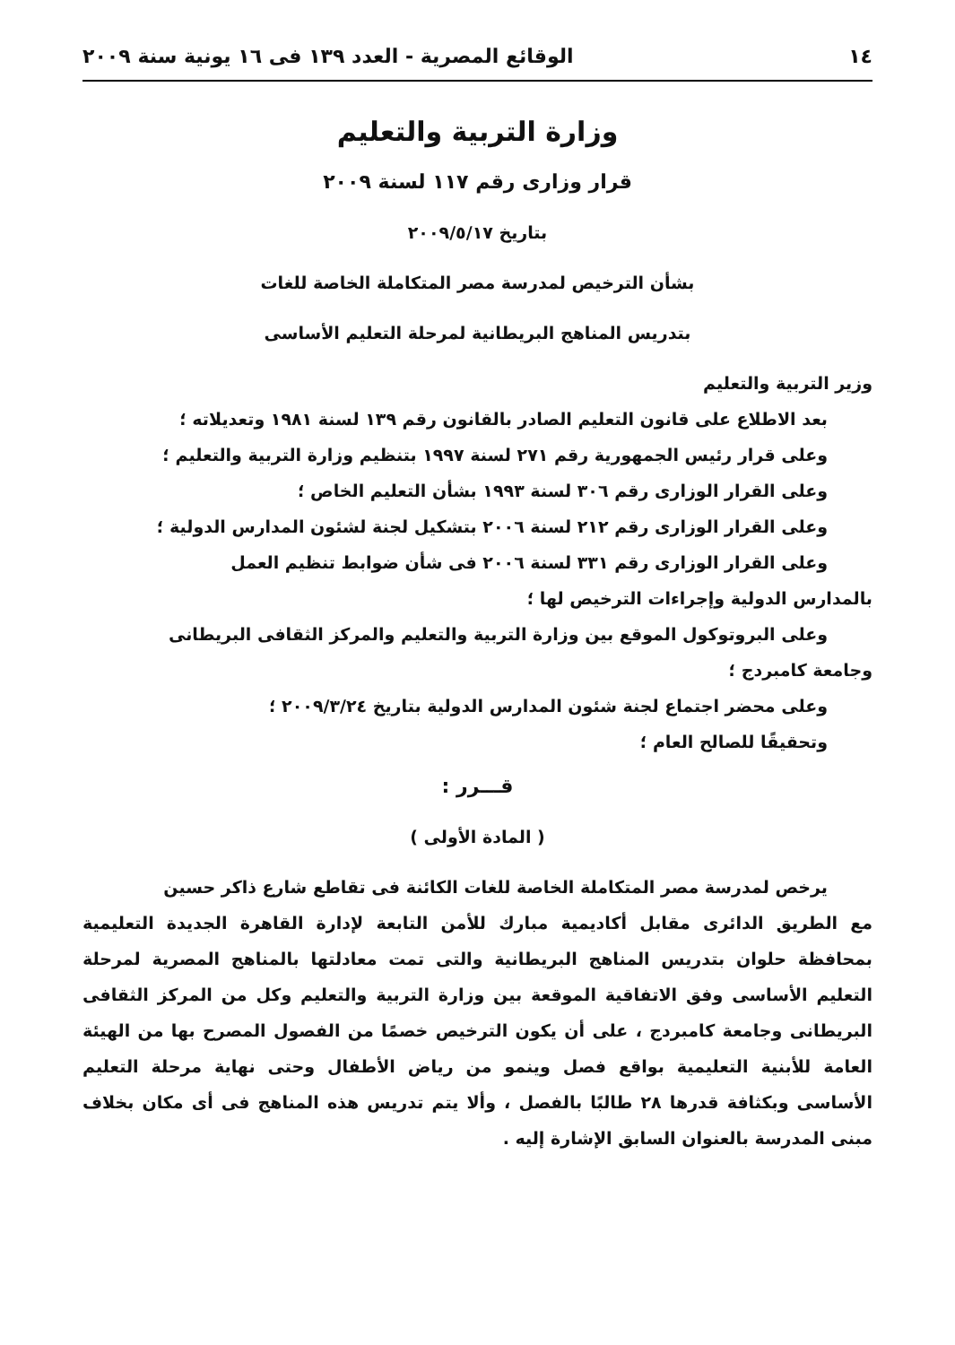١٤ الوقائع المصرية - العدد ١٣٩ فى ١٦ يونية سنة ٢٠٠٩
وزارة التربية والتعليم
قرار وزارى رقم ١١٧ لسنة ٢٠٠٩
بتاريخ ٢٠٠٩/٥/١٧
بشأن الترخيص لمدرسة مصر المتكاملة الخاصة للغات
بتدريس المناهج البريطانية لمرحلة التعليم الأساسى
وزير التربية والتعليم
بعد الاطلاع على قانون التعليم الصادر بالقانون رقم ١٣٩ لسنة ١٩٨١ وتعديلاته ؛
وعلى قرار رئيس الجمهورية رقم ٢٧١ لسنة ١٩٩٧ بتنظيم وزارة التربية والتعليم ؛
وعلى القرار الوزارى رقم ٣٠٦ لسنة ١٩٩٣ بشأن التعليم الخاص ؛
وعلى القرار الوزارى رقم ٢١٢ لسنة ٢٠٠٦ بتشكيل لجنة لشئون المدارس الدولية ؛
وعلى القرار الوزارى رقم ٣٣١ لسنة ٢٠٠٦ فى شأن ضوابط تنظيم العمل
بالمدارس الدولية وإجراءات الترخيص لها ؛
وعلى البروتوكول الموقع بين وزارة التربية والتعليم والمركز الثقافى البريطانى
وجامعة كامبردج ؛
وعلى محضر اجتماع لجنة شئون المدارس الدولية بتاريخ ٢٠٠٩/٣/٢٤ ؛
وتحقيقًا للصالح العام ؛
قـــرر :
( المادة الأولى )
يرخص لمدرسة مصر المتكاملة الخاصة للغات الكائنة فى تقاطع شارع ذاكر حسين
مع الطريق الدائرى مقابل أكاديمية مبارك للأمن التابعة لإدارة القاهرة الجديدة التعليمية بمحافظة حلوان بتدريس المناهج البريطانية والتى تمت معادلتها بالمناهج المصرية لمرحلة التعليم الأساسى وفق الاتفاقية الموقعة بين وزارة التربية والتعليم وكل من المركز الثقافى البريطانى وجامعة كامبردج ، على أن يكون الترخيص خصمًا من الفصول المصرح بها من الهيئة العامة للأبنية التعليمية بواقع فصل وينمو من رياض الأطفال وحتى نهاية مرحلة التعليم الأساسى وبكثافة قدرها ٢٨ طالبًا بالفصل ، وألا يتم تدريس هذه المناهج فى أى مكان بخلاف مبنى المدرسة بالعنوان السابق الإشارة إليه .